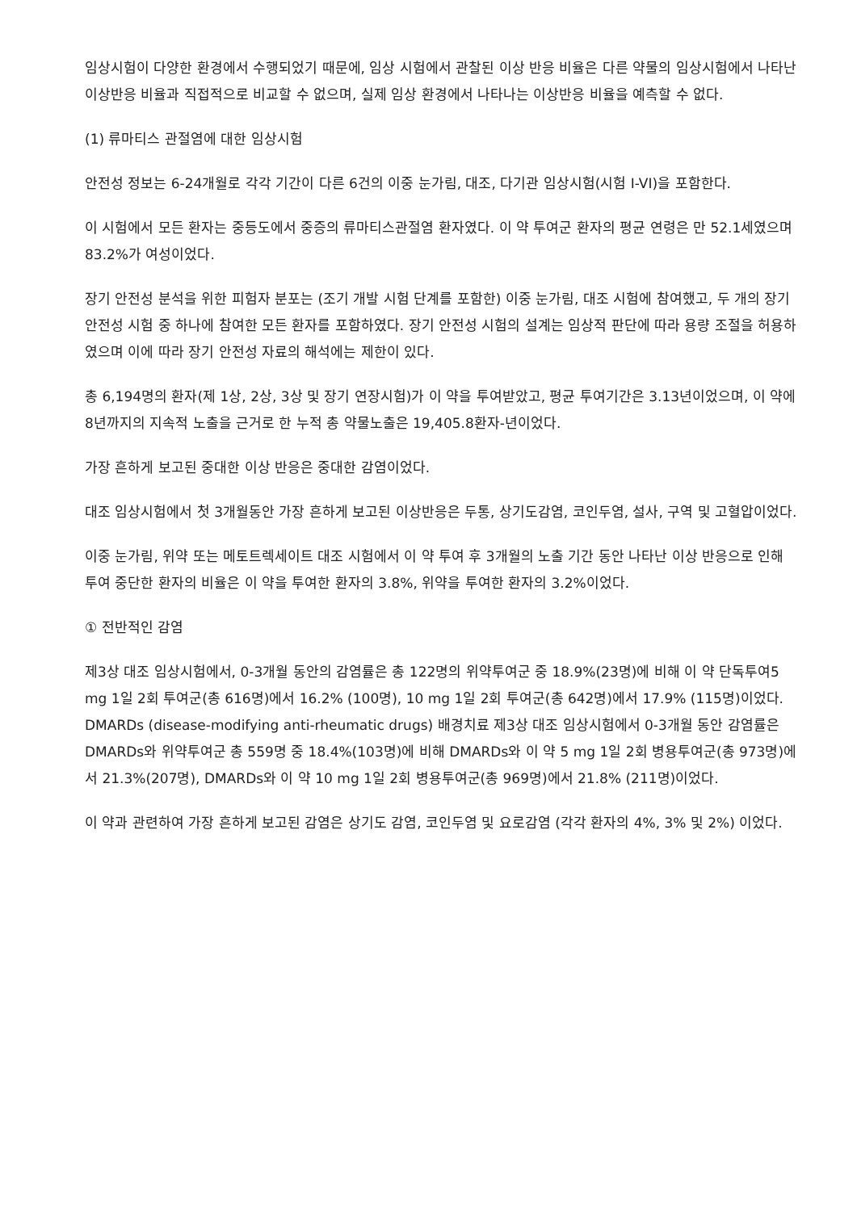임상시험이 다양한 환경에서 수행되었기 때문에, 임상 시험에서 관찰된 이상 반응 비율은 다른 약물의 임상시험에서 나타난 이상반응 비율과 직접적으로 비교할 수 없으며, 실제 임상 환경에서 나타나는 이상반응 비율을 예측할 수 없다.
(1) 류마티스 관절염에 대한 임상시험
안전성 정보는 6-24개월로 각각 기간이 다른 6건의 이중 눈가림, 대조, 다기관 임상시험(시험 I-VI)을 포함한다.
이 시험에서 모든 환자는 중등도에서 중증의 류마티스관절염 환자였다. 이 약 투여군 환자의 평균 연령은 만 52.1세였으며 83.2%가 여성이었다.
장기 안전성 분석을 위한 피험자 분포는 (조기 개발 시험 단계를 포함한) 이중 눈가림, 대조 시험에 참여했고, 두 개의 장기 안전성 시험 중 하나에 참여한 모든 환자를 포함하였다. 장기 안전성 시험의 설계는 임상적 판단에 따라 용량 조절을 허용하였으며 이에 따라 장기 안전성 자료의 해석에는 제한이 있다.
총 6,194명의 환자(제 1상, 2상, 3상 및 장기 연장시험)가 이 약을 투여받았고, 평균 투여기간은 3.13년이었으며, 이 약에 8년까지의 지속적 노출을 근거로 한 누적 총 약물노출은 19,405.8환자-년이었다.
가장 흔하게 보고된 중대한 이상 반응은 중대한 감염이었다.
대조 임상시험에서 첫 3개월동안 가장 흔하게 보고된 이상반응은 두통, 상기도감염, 코인두염, 설사, 구역 및 고혈압이었다.
이중 눈가림, 위약 또는 메토트렉세이트 대조 시험에서 이 약 투여 후 3개월의 노출 기간 동안 나타난 이상 반응으로 인해 투여 중단한 환자의 비율은 이 약을 투여한 환자의 3.8%, 위약을 투여한 환자의 3.2%이었다.
① 전반적인 감염
제3상 대조 임상시험에서, 0-3개월 동안의 감염률은 총 122명의 위약투여군 중 18.9%(23명)에 비해 이 약 단독투여5 mg 1일 2회 투여군(총 616명)에서 16.2% (100명), 10 mg 1일 2회 투여군(총 642명)에서 17.9% (115명)이었다. DMARDs (disease-modifying anti-rheumatic drugs) 배경치료 제3상 대조 임상시험에서 0-3개월 동안 감염률은 DMARDs와 위약투여군 총 559명 중 18.4%(103명)에 비해 DMARDs와 이 약 5 mg 1일 2회 병용투여군(총 973명)에서 21.3%(207명), DMARDs와 이 약 10 mg 1일 2회 병용투여군(총 969명)에서 21.8% (211명)이었다.
이 약과 관련하여 가장 흔하게 보고된 감염은 상기도 감염, 코인두염 및 요로감염 (각각 환자의 4%, 3% 및 2%) 이었다.